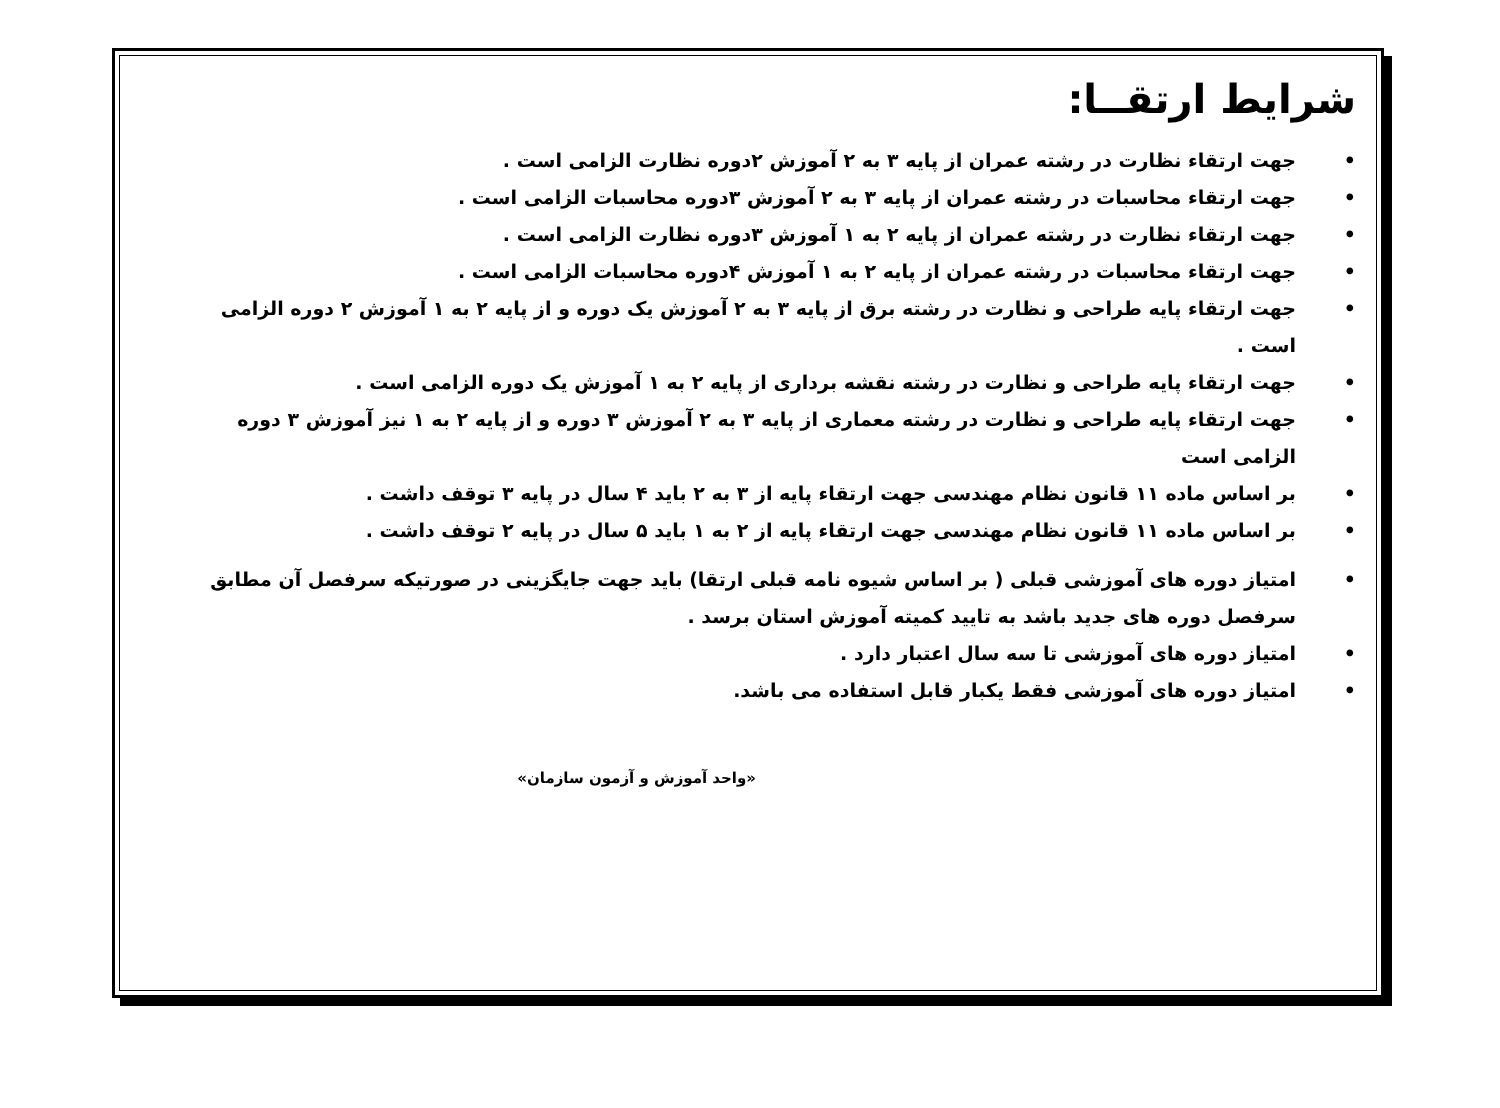شرایط ارتقــا:
• جهت ارتقاء نظارت در رشته عمران از پایه ۳ به ۲ آموزش ۲دوره نظارت الزامی است .
• جهت ارتقاء محاسبات در رشته عمران از پایه ۳ به ۲ آموزش ۳دوره محاسبات الزامی است .
• جهت ارتقاء نظارت در رشته عمران از پایه ۲ به ۱ آموزش ۳دوره نظارت الزامی است .
• جهت ارتقاء محاسبات در رشته عمران از پایه ۲ به ۱ آموزش ۴دوره محاسبات الزامی است .
• جهت ارتقاء پایه طراحی و نظارت در رشته برق از پایه ۳ به ۲ آموزش یک دوره و از پایه ۲ به ۱ آموزش ۲ دوره الزامی است .
• جهت ارتقاء پایه طراحی و نظارت در رشته نقشه برداری از پایه ۲ به ۱ آموزش یک دوره الزامی است .
• جهت ارتقاء پایه طراحی و نظارت در رشته معماری از پایه ۳ به ۲ آموزش ۳ دوره و از پایه ۲ به ۱ نیز آموزش ۳ دوره الزامی است
• بر اساس ماده ۱۱ قانون نظام مهندسی جهت ارتقاء پایه از ۳ به ۲ باید ۴ سال در پایه ۳ توقف داشت .
• بر اساس ماده ۱۱ قانون نظام مهندسی جهت ارتقاء پایه از ۲ به ۱ باید ۵ سال در پایه ۲ توقف داشت .
• امتیاز دوره های آموزشی قبلی ( بر اساس شیوه نامه قبلی ارتقا) باید جهت جایگزینی در صورتیکه سرفصل آن مطابق سرفصل دوره های جدید باشد به تایید کمیته آموزش استان برسد .
• امتیاز دوره های آموزشی تا سه سال اعتبار دارد .
• امتیاز دوره های آموزشی فقط یکبار قابل استفاده می باشد.
«واحد آموزش و آزمون سازمان»